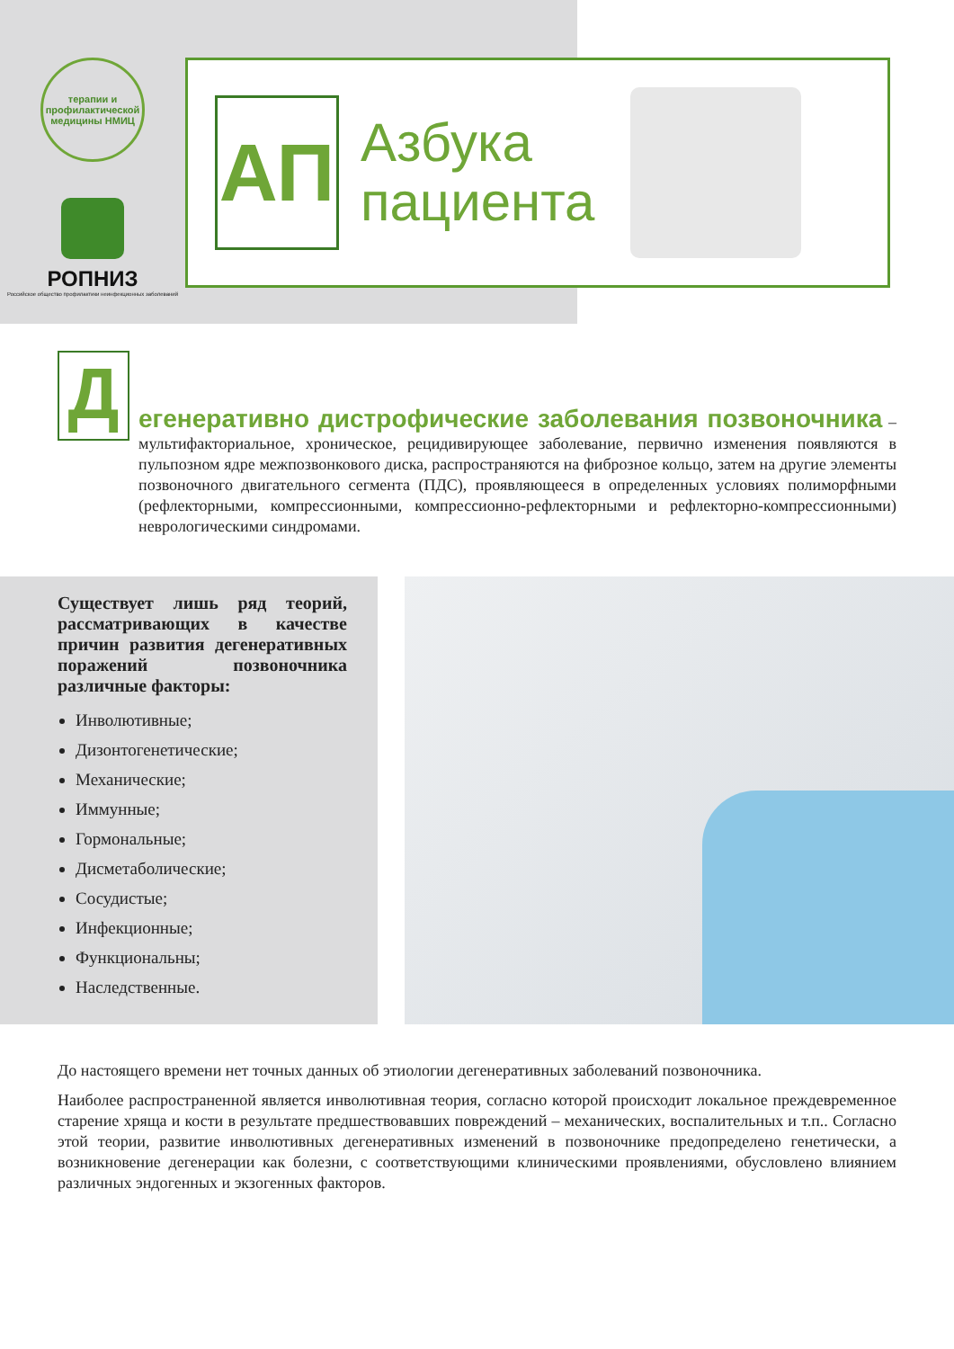терапии и профилактической медицины НМИЦ
РОПНИЗ
Российское общество профилактики неинфекционных заболеваний
АП
Азбука
пациента
Д
егенеративно дистрофические заболевания позвоночника – мультифакториальное, хроническое, рецидивирующее заболевание, первично изменения появляются в пульпозном ядре межпозвонкового диска, распространяются на фиброзное кольцо, затем на другие элементы позвоночного двигательного сегмента (ПДС), проявляющееся в определенных условиях полиморфными (рефлекторными, компрессионными, компрессионно-рефлекторными и рефлекторно-компрессионными) неврологическими синдромами.
Существует лишь ряд теорий, рассматривающих в качестве причин развития дегенеративных поражений позвоночника различные факторы:
Инволютивные;
Дизонтогенетические;
Механические;
Иммунные;
Гормональные;
Дисметаболические;
Сосудистые;
Инфекционные;
Функциональны;
Наследственные.
До настоящего времени нет точных данных об этиологии дегенеративных заболеваний позвоночника.
Наиболее распространенной является инволютивная теория, согласно которой происходит локальное преждевременное старение хряща и кости в результате предшествовавших повреждений – механических, воспалительных и т.п.. Согласно этой теории, развитие инволютивных дегенеративных изменений в позвоночнике предопределено генетически, а возникновение дегенерации как болезни, с соответствующими клиническими проявлениями, обусловлено влиянием различных эндогенных и экзогенных факторов.